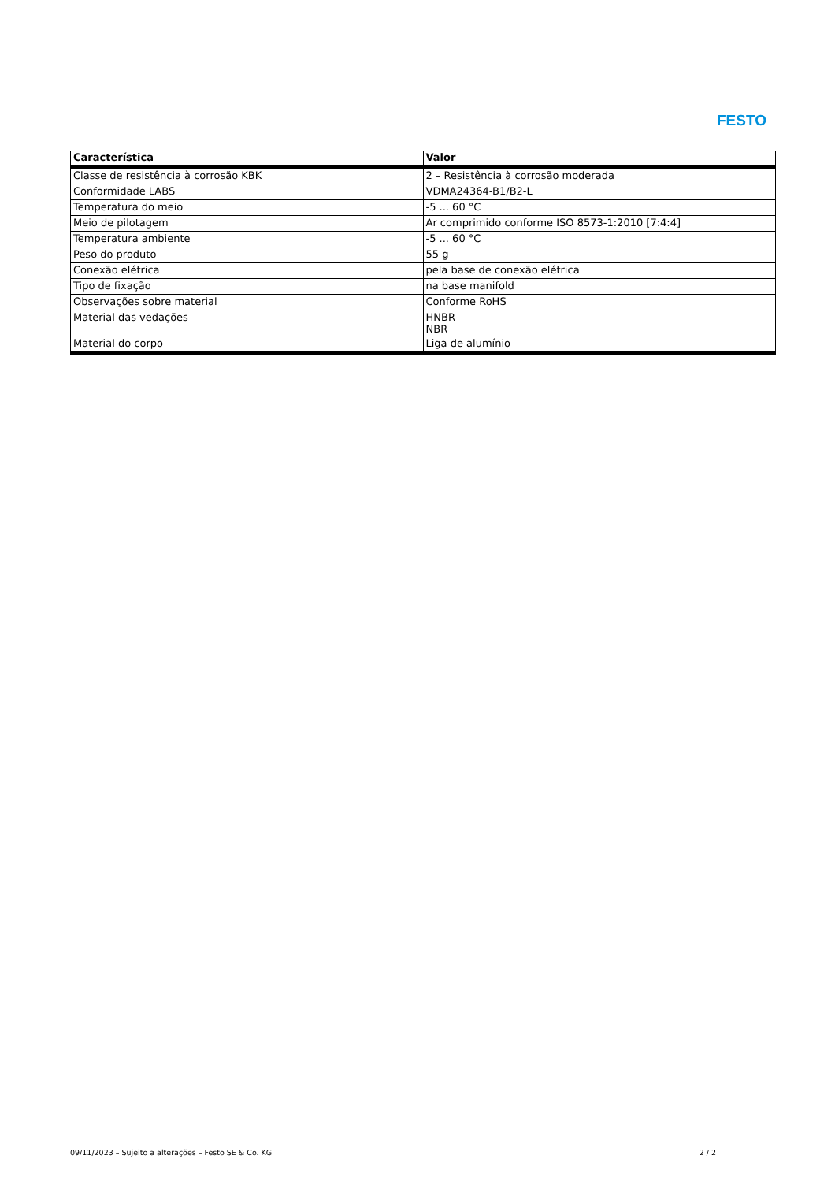FESTO
| Característica | Valor |
| --- | --- |
| Classe de resistência à corrosão KBK | 2 – Resistência à corrosão moderada |
| Conformidade LABS | VDMA24364-B1/B2-L |
| Temperatura do meio | -5 ... 60 °C |
| Meio de pilotagem | Ar comprimido conforme ISO 8573-1:2010 [7:4:4] |
| Temperatura ambiente | -5 ... 60 °C |
| Peso do produto | 55 g |
| Conexão elétrica | pela base de conexão elétrica |
| Tipo de fixação | na base manifold |
| Observações sobre material | Conforme RoHS |
| Material das vedações | HNBR NBR |
| Material do corpo | Liga de alumínio |
09/11/2023 – Sujeito a alterações – Festo SE & Co. KG 2 / 2